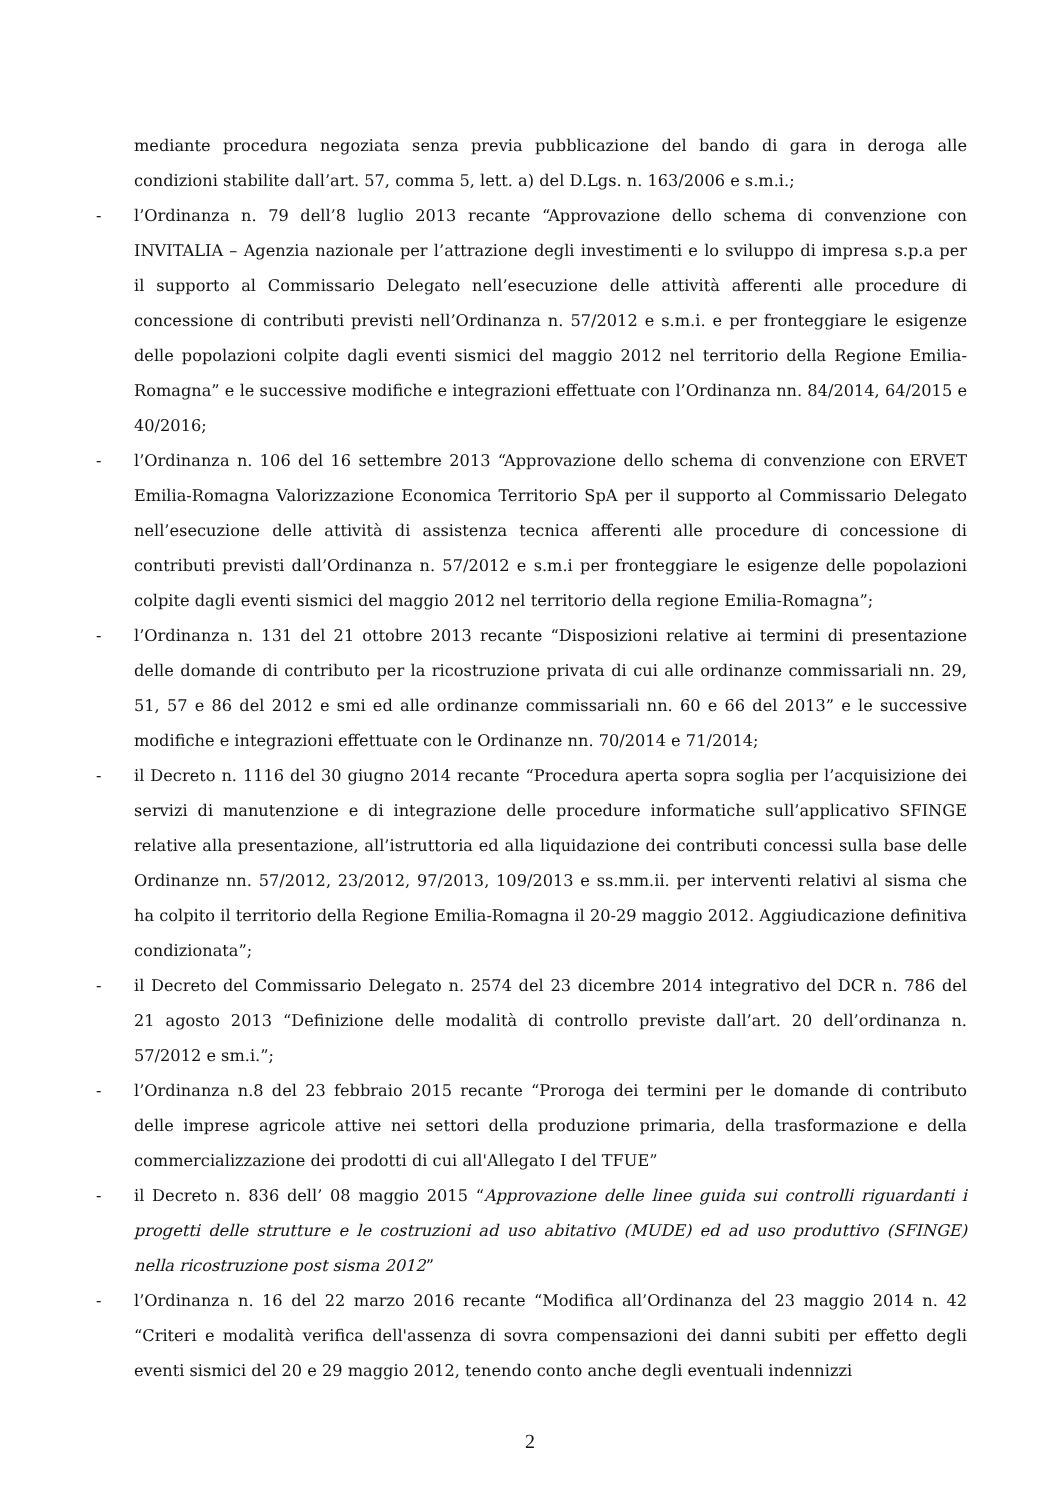mediante procedura negoziata senza previa pubblicazione del bando di gara in deroga alle condizioni stabilite dall’art. 57, comma 5, lett. a) del D.Lgs. n. 163/2006 e s.m.i.;
- l’Ordinanza n. 79 dell’8 luglio 2013 recante “Approvazione dello schema di convenzione con INVITALIA – Agenzia nazionale per l’attrazione degli investimenti e lo sviluppo di impresa s.p.a per il supporto al Commissario Delegato nell’esecuzione delle attività afferenti alle procedure di concessione di contributi previsti nell’Ordinanza n. 57/2012 e s.m.i. e per fronteggiare le esigenze delle popolazioni colpite dagli eventi sismici del maggio 2012 nel territorio della Regione Emilia-Romagna” e le successive modifiche e integrazioni effettuate con l’Ordinanza nn. 84/2014, 64/2015 e 40/2016;
- l’Ordinanza n. 106 del 16 settembre 2013 “Approvazione dello schema di convenzione con ERVET Emilia-Romagna Valorizzazione Economica Territorio SpA per il supporto al Commissario Delegato nell’esecuzione delle attività di assistenza tecnica afferenti alle procedure di concessione di contributi previsti dall’Ordinanza n. 57/2012 e s.m.i per fronteggiare le esigenze delle popolazioni colpite dagli eventi sismici del maggio 2012 nel territorio della regione Emilia-Romagna”;
- l’Ordinanza n. 131 del 21 ottobre 2013 recante “Disposizioni relative ai termini di presentazione delle domande di contributo per la ricostruzione privata di cui alle ordinanze commissariali nn. 29, 51, 57 e 86 del 2012 e smi ed alle ordinanze commissariali nn. 60 e 66 del 2013” e le successive modifiche e integrazioni effettuate con le Ordinanze nn. 70/2014 e 71/2014;
- il Decreto n. 1116 del 30 giugno 2014 recante “Procedura aperta sopra soglia per l’acquisizione dei servizi di manutenzione e di integrazione delle procedure informatiche sull’applicativo SFINGE relative alla presentazione, all’istruttoria ed alla liquidazione dei contributi concessi sulla base delle Ordinanze nn. 57/2012, 23/2012, 97/2013, 109/2013 e ss.mm.ii. per interventi relativi al sisma che ha colpito il territorio della Regione Emilia-Romagna il 20-29 maggio 2012. Aggiudicazione definitiva condizionata”;
- il Decreto del Commissario Delegato n. 2574 del 23 dicembre 2014 integrativo del DCR n. 786 del 21 agosto 2013 “Definizione delle modalità di controllo previste dall’art. 20 dell’ordinanza n. 57/2012 e sm.i.”;
- l’Ordinanza n.8 del 23 febbraio 2015 recante “Proroga dei termini per le domande di contributo delle imprese agricole attive nei settori della produzione primaria, della trasformazione e della commercializzazione dei prodotti di cui all'Allegato I del TFUE”
- il Decreto n. 836 dell’ 08 maggio 2015 “Approvazione delle linee guida sui controlli riguardanti i progetti delle strutture e le costruzioni ad uso abitativo (MUDE) ed ad uso produttivo (SFINGE) nella ricostruzione post sisma 2012”
- l’Ordinanza n. 16 del 22 marzo 2016 recante “Modifica all’Ordinanza del 23 maggio 2014 n. 42 “Criteri e modalità verifica dell'assenza di sovra compensazioni dei danni subiti per effetto degli eventi sismici del 20 e 29 maggio 2012, tenendo conto anche degli eventuali indennizzi
2